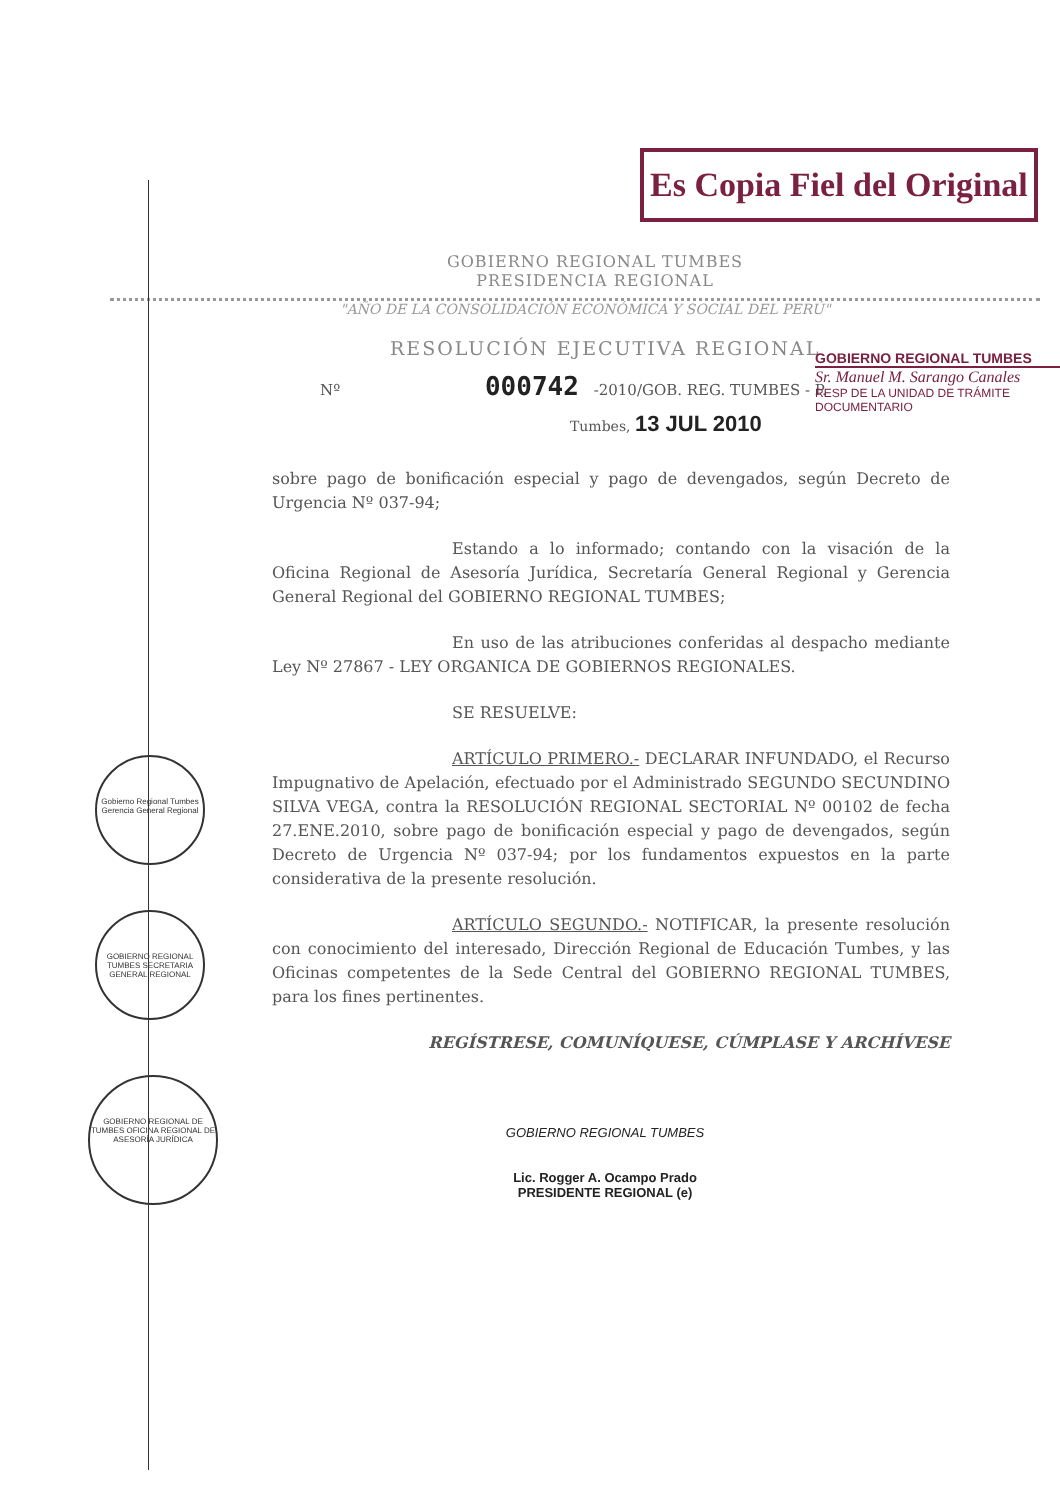Es Copia Fiel del Original
GOBIERNO REGIONAL TUMBES
PRESIDENCIA REGIONAL
"AÑO DE LA CONSOLIDACIÓN ECONÓMICA Y SOCIAL DEL PERÚ"
GOBIERNO REGIONAL TUMBES
Sr. Manuel M. Sarango Canales
RESP DE LA UNIDAD DE TRÁMITE DOCUMENTARIO
RESOLUCIÓN EJECUTIVA REGIONAL
Nº 000742 -2010/GOB. REG. TUMBES - P.
Tumbes, 13 JUL 2010
sobre pago de bonificación especial y pago de devengados, según Decreto de Urgencia Nº 037-94;
Estando a lo informado; contando con la visación de la Oficina Regional de Asesoría Jurídica, Secretaría General Regional y Gerencia General Regional del GOBIERNO REGIONAL TUMBES;
En uso de las atribuciones conferidas al despacho mediante Ley Nº 27867 - LEY ORGANICA DE GOBIERNOS REGIONALES.
SE RESUELVE:
ARTÍCULO PRIMERO.- DECLARAR INFUNDADO, el Recurso Impugnativo de Apelación, efectuado por el Administrado SEGUNDO SECUNDINO SILVA VEGA, contra la RESOLUCIÓN REGIONAL SECTORIAL Nº 00102 de fecha 27.ENE.2010, sobre pago de bonificación especial y pago de devengados, según Decreto de Urgencia Nº 037-94; por los fundamentos expuestos en la parte considerativa de la presente resolución.
ARTÍCULO SEGUNDO.- NOTIFICAR, la presente resolución con conocimiento del interesado, Dirección Regional de Educación Tumbes, y las Oficinas competentes de la Sede Central del GOBIERNO REGIONAL TUMBES, para los fines pertinentes.
REGÍSTRESE, COMUNÍQUESE, CÚMPLASE Y ARCHÍVESE
GOBIERNO REGIONAL TUMBES
Lic. Rogger A. Ocampo Prado
PRESIDENTE REGIONAL (e)
Gobierno Regional Tumbes Gerencia General Regional
GOBIERNO REGIONAL TUMBES SECRETARIA GENERAL REGIONAL
GOBIERNO REGIONAL DE TUMBES OFICINA REGIONAL DE ASESORÍA JURÍDICA